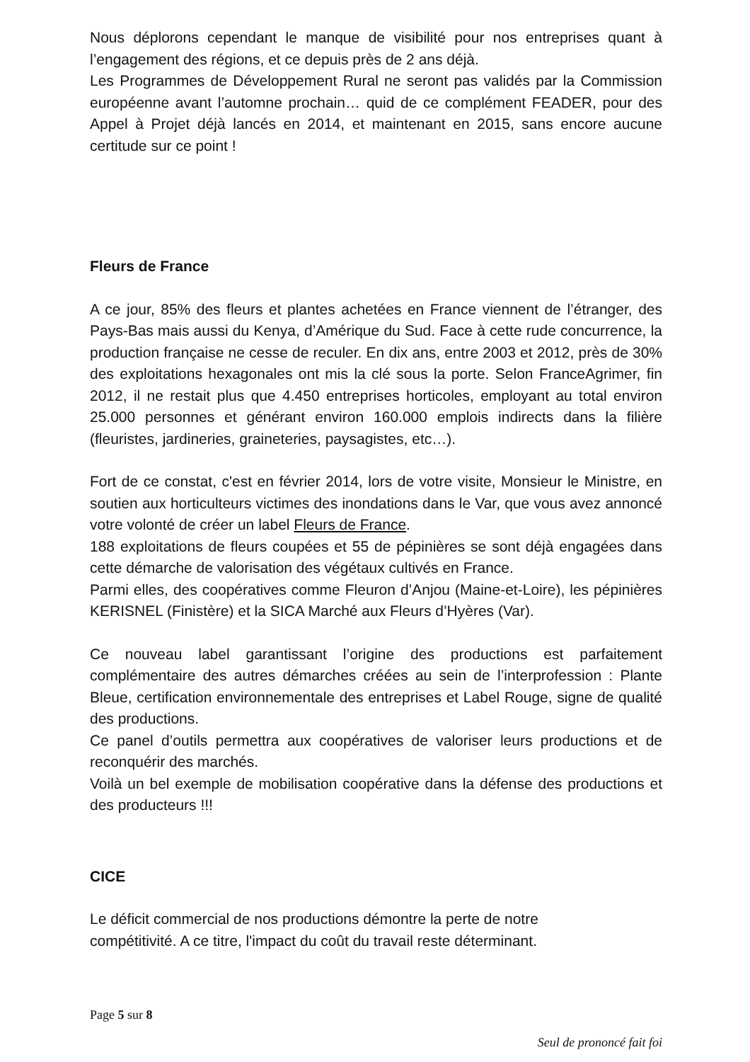Nous déplorons cependant le manque de visibilité pour nos entreprises quant à l’engagement des régions, et ce depuis près de 2 ans déjà.
Les Programmes de Développement Rural ne seront pas validés par la Commission européenne avant l’automne prochain… quid de ce complément FEADER, pour des Appel à Projet déjà lancés en 2014, et maintenant en 2015, sans encore aucune certitude sur ce point !
Fleurs de France
A ce jour, 85% des fleurs et plantes achetées en France viennent de l’étranger, des Pays-Bas mais aussi du Kenya, d’Amérique du Sud. Face à cette rude concurrence, la production française ne cesse de reculer. En dix ans, entre 2003 et 2012, près de 30% des exploitations hexagonales ont mis la clé sous la porte. Selon FranceAgrimer, fin 2012, il ne restait plus que 4.450 entreprises horticoles, employant au total environ 25.000 personnes et générant environ 160.000 emplois indirects dans la filière (fleuristes, jardineries, graineteries, paysagistes, etc…).
Fort de ce constat, c'est en février 2014, lors de votre visite, Monsieur le Ministre, en soutien aux horticulteurs victimes des inondations dans le Var, que vous avez annoncé votre volonté de créer un label Fleurs de France.
188 exploitations de fleurs coupées et 55 de pépinières se sont déjà engagées dans cette démarche de valorisation des végétaux cultivés en France.
Parmi elles, des coopératives comme Fleuron d’Anjou (Maine-et-Loire), les pépinières KERISNEL (Finistère) et la SICA Marché aux Fleurs d’Hyères (Var).
Ce nouveau label garantissant l’origine des productions est parfaitement complémentaire des autres démarches créées au sein de l’interprofession : Plante Bleue, certification environnementale des entreprises et Label Rouge, signe de qualité des productions.
Ce panel d’outils permettra aux coopératives de valoriser leurs productions et de reconquérir des marchés.
Voilà un bel exemple de mobilisation coopérative dans la défense des productions et des producteurs !!!
CICE
Le déficit commercial de nos productions démontre la perte de notre
compétitivité. A ce titre, l'impact du coût du travail reste déterminant.
Page 5 sur 8
Seul de prononcé fait foi